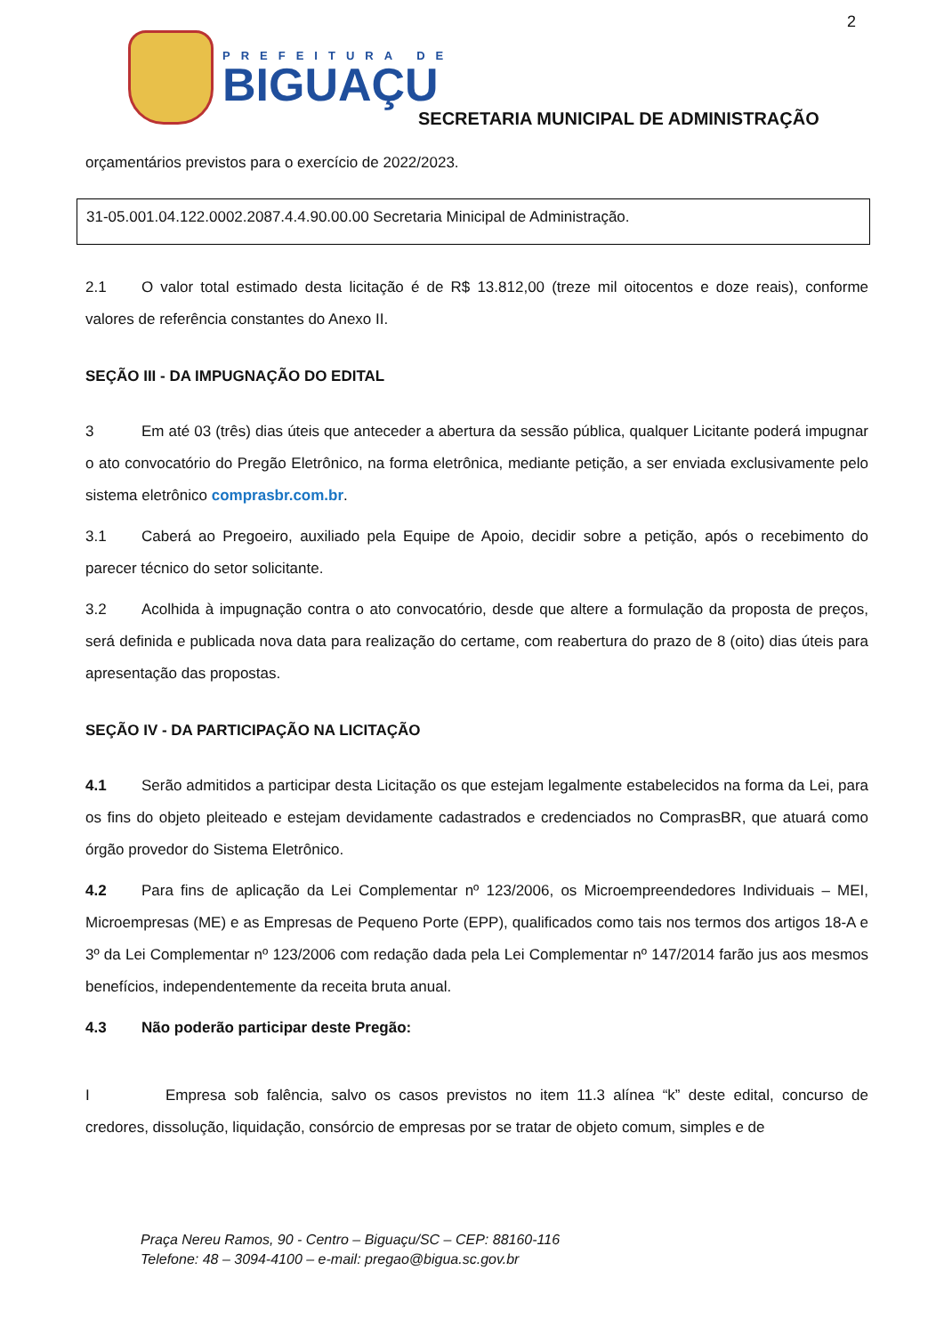2
PREFEITURA DE
BIGUAÇU
SECRETARIA MUNICIPAL DE ADMINISTRAÇÃO
orçamentários previstos para o exercício de 2022/2023.
31-05.001.04.122.0002.2087.4.4.90.00.00 Secretaria Minicipal de Administração.
2.1 O valor total estimado desta licitação é de R$ 13.812,00 (treze mil oitocentos e doze reais), conforme valores de referência constantes do Anexo II.
SEÇÃO III - DA IMPUGNAÇÃO DO EDITAL
3 Em até 03 (três) dias úteis que anteceder a abertura da sessão pública, qualquer Licitante poderá impugnar o ato convocatório do Pregão Eletrônico, na forma eletrônica, mediante petição, a ser enviada exclusivamente pelo sistema eletrônico comprasbr.com.br.
3.1 Caberá ao Pregoeiro, auxiliado pela Equipe de Apoio, decidir sobre a petição, após o recebimento do parecer técnico do setor solicitante.
3.2 Acolhida à impugnação contra o ato convocatório, desde que altere a formulação da proposta de preços, será definida e publicada nova data para realização do certame, com reabertura do prazo de 8 (oito) dias úteis para apresentação das propostas.
SEÇÃO IV - DA PARTICIPAÇÃO NA LICITAÇÃO
4.1 Serão admitidos a participar desta Licitação os que estejam legalmente estabelecidos na forma da Lei, para os fins do objeto pleiteado e estejam devidamente cadastrados e credenciados no ComprasBR, que atuará como órgão provedor do Sistema Eletrônico.
4.2 Para fins de aplicação da Lei Complementar nº 123/2006, os Microempreendedores Individuais – MEI, Microempresas (ME) e as Empresas de Pequeno Porte (EPP), qualificados como tais nos termos dos artigos 18-A e 3º da Lei Complementar nº 123/2006 com redação dada pela Lei Complementar nº 147/2014 farão jus aos mesmos benefícios, independentemente da receita bruta anual.
4.3 Não poderão participar deste Pregão:
I Empresa sob falência, salvo os casos previstos no item 11.3 alínea “k” deste edital, concurso de credores, dissolução, liquidação, consórcio de empresas por se tratar de objeto comum, simples e de
Praça Nereu Ramos, 90 - Centro – Biguaçu/SC – CEP: 88160-116
Telefone: 48 – 3094-4100 – e-mail: pregao@bigua.sc.gov.br